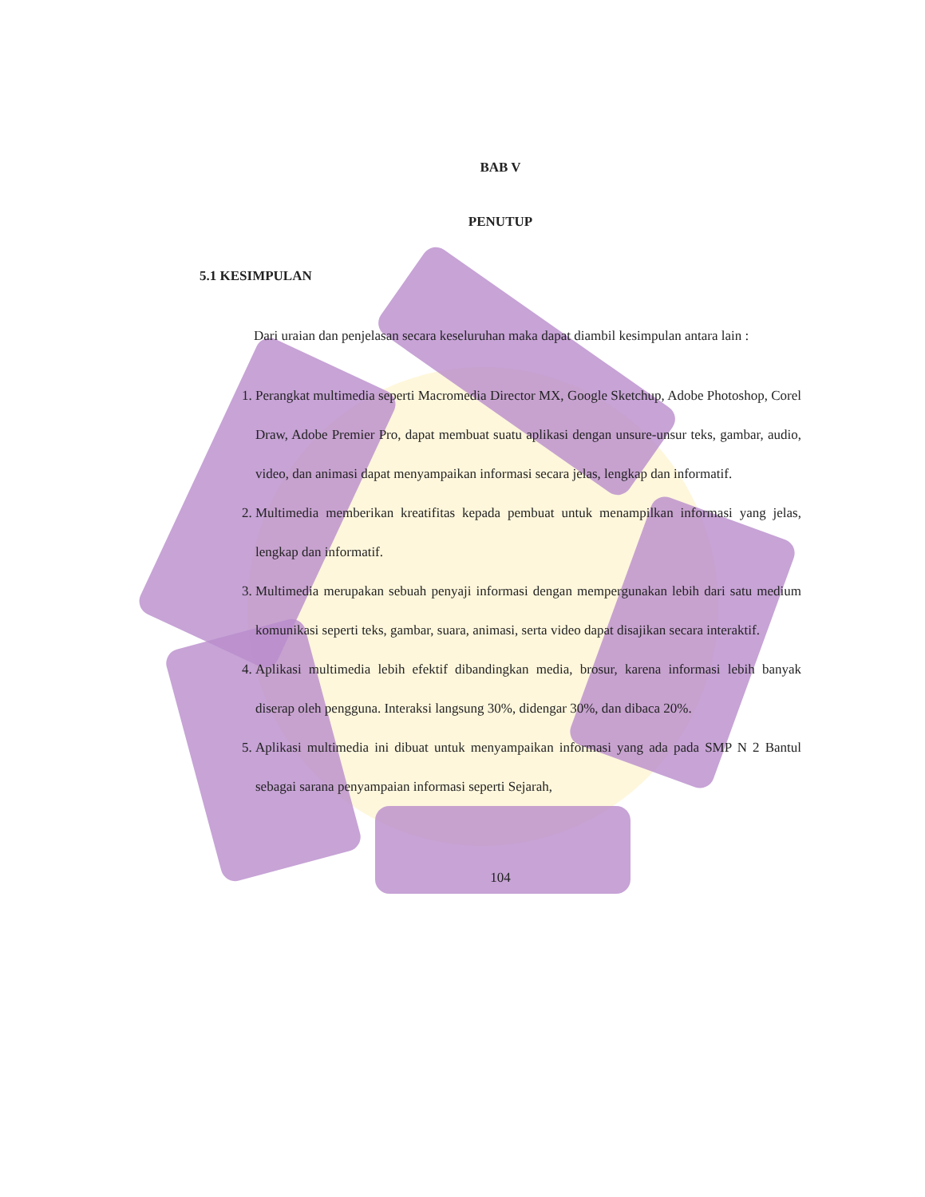BAB V
PENUTUP
5.1 KESIMPULAN
Dari uraian dan penjelasan secara keseluruhan maka dapat diambil kesimpulan antara lain :
1. Perangkat multimedia seperti Macromedia Director MX, Google Sketchup, Adobe Photoshop, Corel Draw, Adobe Premier Pro, dapat membuat suatu aplikasi dengan unsure-unsur teks, gambar, audio, video, dan animasi dapat menyampaikan informasi secara jelas, lengkap dan informatif.
2. Multimedia memberikan kreatifitas kepada pembuat untuk menampilkan informasi yang jelas, lengkap dan informatif.
3. Multimedia merupakan sebuah penyaji informasi dengan mempergunakan lebih dari satu medium komunikasi seperti teks, gambar, suara, animasi, serta video dapat disajikan secara interaktif.
4. Aplikasi multimedia lebih efektif dibandingkan media, brosur, karena informasi lebih banyak diserap oleh pengguna. Interaksi langsung 30%, didengar 30%, dan dibaca 20%.
5. Aplikasi multimedia ini dibuat untuk menyampaikan informasi yang ada pada SMP N 2 Bantul sebagai sarana penyampaian informasi seperti Sejarah,
104